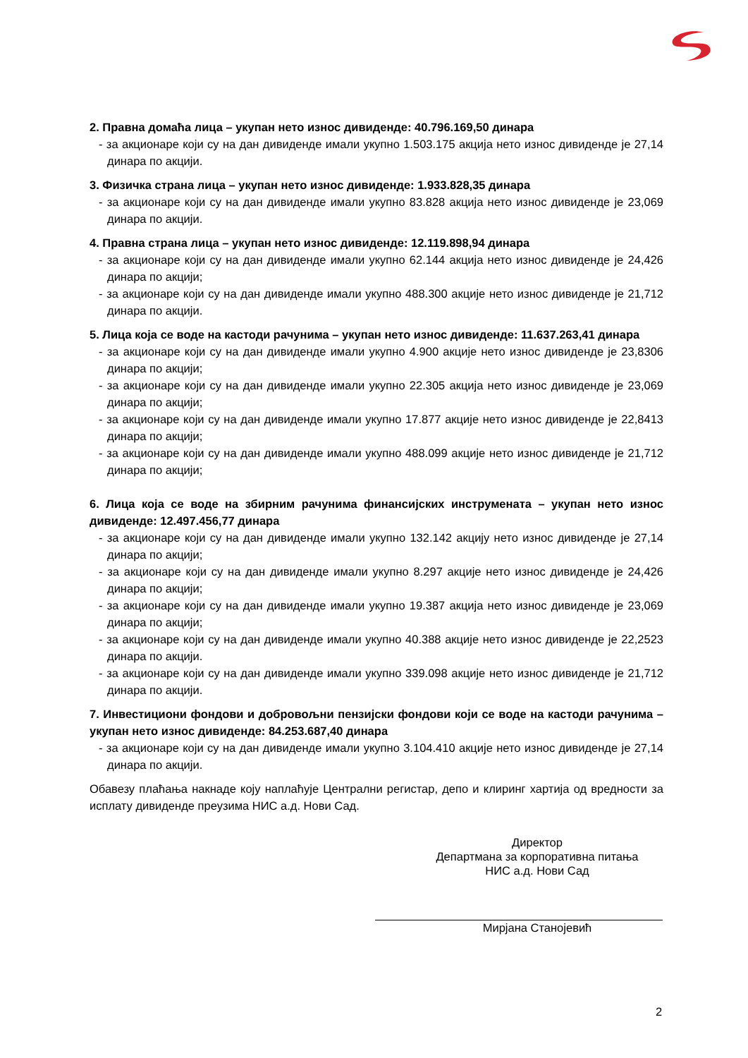2. Правна домаћа лица – укупан нето износ дивиденде: 40.796.169,50 динара
- за акционаре који су на дан дивиденде имали укупно 1.503.175 акција нето износ дивиденде је 27,14 динара по акцији.
3. Физичка страна лица – укупан нето износ дивиденде: 1.933.828,35 динара
- за акционаре који су на дан дивиденде имали укупно 83.828 акција нето износ дивиденде је 23,069 динара по акцији.
4. Правна страна лица – укупан нето износ дивиденде: 12.119.898,94 динара
- за акционаре који су на дан дивиденде имали укупно 62.144 акција нето износ дивиденде је 24,426 динара по акцији;
- за акционаре који су на дан дивиденде имали укупно 488.300 акције нето износ дивиденде је 21,712 динара по акцији.
5. Лица која се воде на кастоди рачунима – укупан нето износ дивиденде: 11.637.263,41 динара
- за акционаре који су на дан дивиденде имали укупно 4.900 акције нето износ дивиденде је 23,8306 динара по акцији;
- за акционаре који су на дан дивиденде имали укупно 22.305 акција нето износ дивиденде је 23,069 динара по акцији;
- за акционаре који су на дан дивиденде имали укупно 17.877 акције нето износ дивиденде је 22,8413 динара по акцији;
- за акционаре који су на дан дивиденде имали укупно 488.099 акције нето износ дивиденде је 21,712 динара по акцији;
6. Лица која се воде на збирним рачунима финансијских инструмената – укупан нето износ дивиденде: 12.497.456,77 динара
- за акционаре који су на дан дивиденде имали укупно 132.142 акцију нето износ дивиденде је 27,14 динара по акцији;
- за акционаре који су на дан дивиденде имали укупно 8.297 акције нето износ дивиденде је 24,426 динара по акцији;
- за акционаре који су на дан дивиденде имали укупно 19.387 акција нето износ дивиденде је 23,069 динара по акцији;
- за акционаре који су на дан дивиденде имали укупно 40.388 акције нето износ дивиденде је 22,2523 динара по акцији.
- за акционаре који су на дан дивиденде имали укупно 339.098 акције нето износ дивиденде је 21,712 динара по акцији.
7. Инвестициони фондови и добровољни пензијски фондови који се воде на кастоди рачунима – укупан нето износ дивиденде: 84.253.687,40 динара
- за акционаре који су на дан дивиденде имали укупно 3.104.410 акције нето износ дивиденде је 27,14 динара по акцији.
Обавезу плаћања накнаде коју наплаћује Централни регистар, депо и клиринг хартија од вредности за исплату дивиденде преузима НИС а.д. Нови Сад.
Директор
Департмана за корпоративна питања
НИС а.д. Нови Сад
Мирјана Станојевић
2